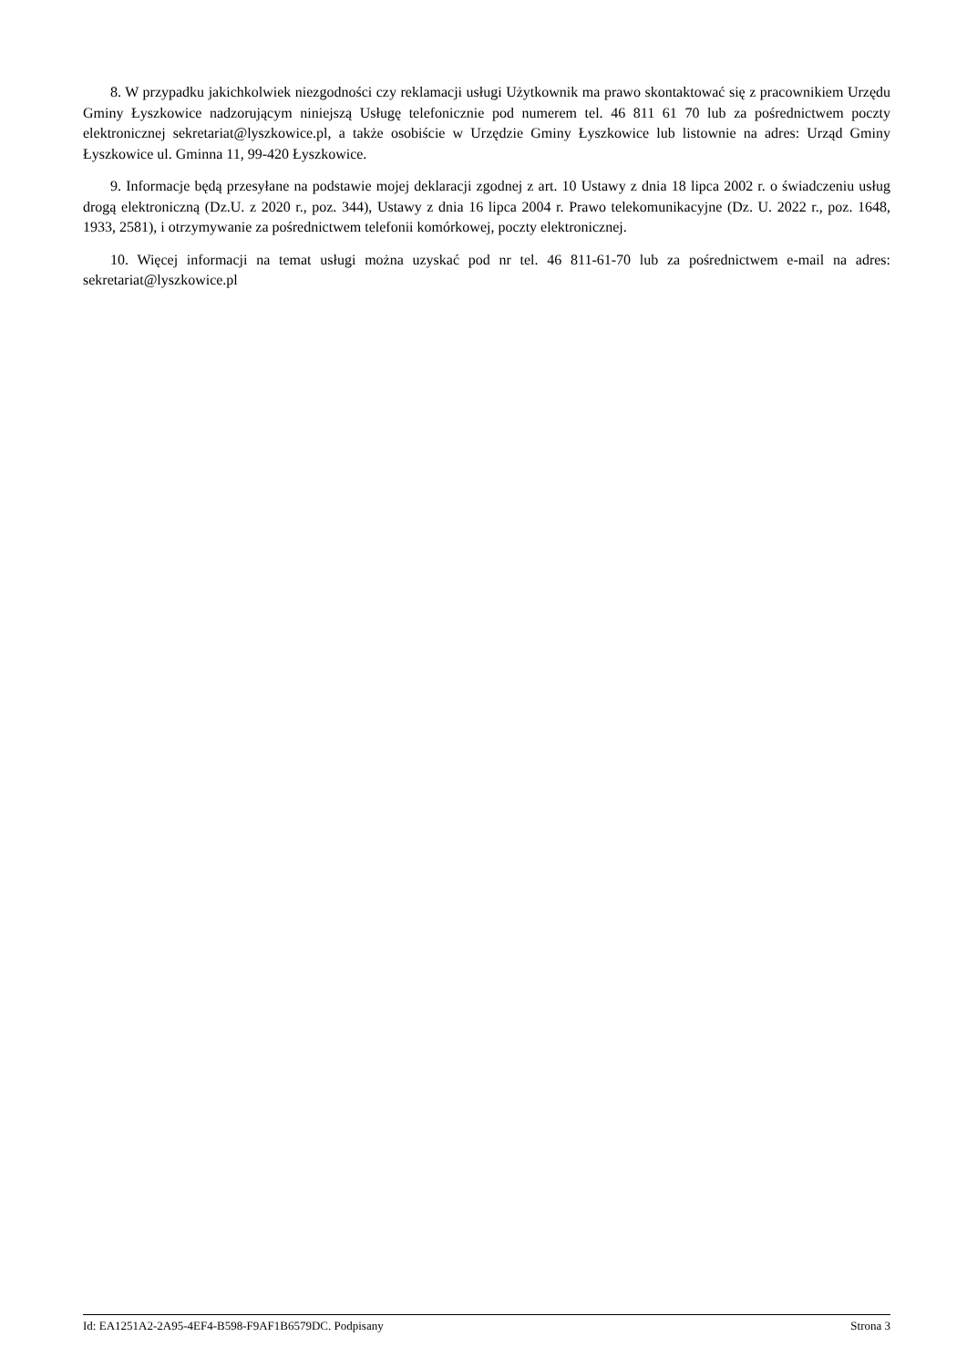8. W przypadku jakichkolwiek niezgodności czy reklamacji usługi Użytkownik ma prawo skontaktować się z pracownikiem Urzędu Gminy Łyszkowice nadzorującym niniejszą Usługę telefonicznie pod numerem tel. 46 811 61 70 lub za pośrednictwem poczty elektronicznej sekretariat@lyszkowice.pl, a także osobiście w Urzędzie Gminy Łyszkowice lub listownie na adres: Urząd Gminy Łyszkowice ul. Gminna 11, 99-420 Łyszkowice.
9. Informacje będą przesyłane na podstawie mojej deklaracji zgodnej z art. 10 Ustawy z dnia 18 lipca 2002 r. o świadczeniu usług drogą elektroniczną (Dz.U. z 2020 r., poz. 344), Ustawy z dnia 16 lipca 2004 r. Prawo telekomunikacyjne (Dz. U. 2022 r., poz. 1648, 1933, 2581), i otrzymywanie za pośrednictwem telefonii komórkowej, poczty elektronicznej.
10. Więcej informacji na temat usługi można uzyskać pod nr tel. 46 811-61-70 lub za pośrednictwem e-mail na adres: sekretariat@lyszkowice.pl
Id: EA1251A2-2A95-4EF4-B598-F9AF1B6579DC. Podpisany Strona 3